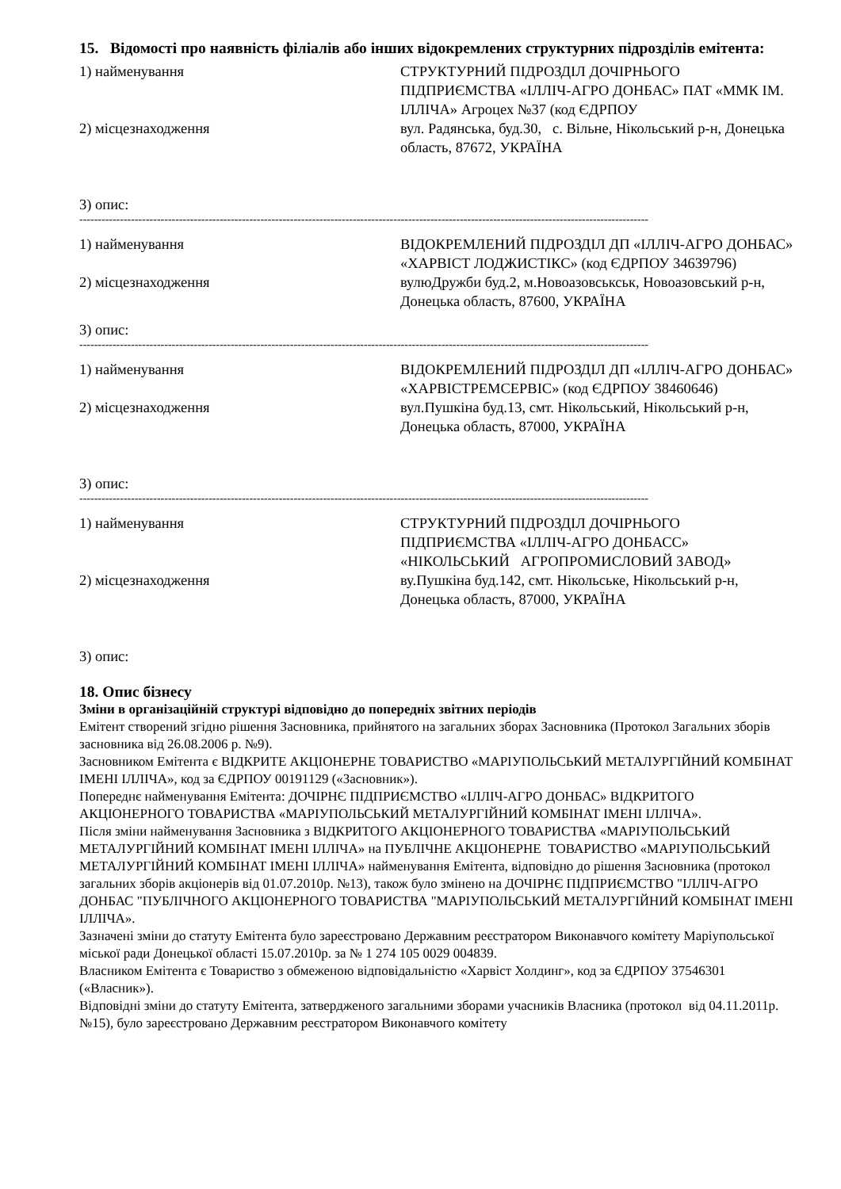15. Відомості про наявність філіалів або інших відокремлених структурних підрозділів емітента:
1) найменування СТРУКТУРНИЙ ПІДРОЗДІЛ ДОЧІРНЬОГО ПІДПРИЄМСТВА «ІЛЛІЧ-АГРО ДОНБАС» ПАТ «ММК ІМ. ІЛЛІЧА» Агроцех №37 (код ЄДРПОУ
2) місцезнаходження вул. Радянська, буд.30, с. Вільне, Нікольський р-н, Донецька область, 87672, УКРАЇНА
3) опис:
----------------------------------------------------------------------------------------------------------------------------------------------------------
1) найменування ВІДОКРЕМЛЕНИЙ ПІДРОЗДІЛ ДП «ІЛЛІЧ-АГРО ДОНБАС» «ХАРВІСТ ЛОДЖИСТІКС» (код ЄДРПОУ 34639796)
2) місцезнаходження вулюДружби буд.2, м.Новоазовськськ, Новоазовський р-н, Донецька область, 87600, УКРАЇНА
3) опис:
----------------------------------------------------------------------------------------------------------------------------------------------------------
1) найменування ВІДОКРЕМЛЕНИЙ ПІДРОЗДІЛ ДП «ІЛЛІЧ-АГРО ДОНБАС» «ХАРВІСТРЕМСЕРВІС» (код ЄДРПОУ 38460646)
2) місцезнаходження вул.Пушкіна буд.13, смт. Нікольський, Нікольський р-н, Донецька область, 87000, УКРАЇНА
3) опис:
----------------------------------------------------------------------------------------------------------------------------------------------------------
1) найменування СТРУКТУРНИЙ ПІДРОЗДІЛ ДОЧІРНЬОГО ПІДПРИЄМСТВА «ІЛЛІЧ-АГРО ДОНБАСС» «НІКОЛЬСЬКИЙ АГРОПРОМИСЛОВИЙ ЗАВОД»
2) місцезнаходження ву.Пушкіна буд.142, смт. Нікольське, Нікольський р-н, Донецька область, 87000, УКРАЇНА
3) опис:
18. Опис бізнесу
Зміни в організаційній структурі відповідно до попередніх звітних періодів
Емітент створений згідно рішення Засновника, прийнятого на загальних зборах Засновника (Протокол Загальних зборів засновника від 26.08.2006 р. №9).
Засновником Емітента є ВІДКРИТЕ АКЦІОНЕРНЕ ТОВАРИСТВО «МАРІУПОЛЬСЬКИЙ МЕТАЛУРГІЙНИЙ КОМБІНАТ ІМЕНІ ІЛЛІЧА», код за ЄДРПОУ 00191129 («Засновник»).
Попереднє найменування Емітента: ДОЧІРНЄ ПІДПРИЄМСТВО «ІЛЛІЧ-АГРО ДОНБАС» ВІДКРИТОГО АКЦІОНЕРНОГО ТОВАРИСТВА «МАРІУПОЛЬСЬКИЙ МЕТАЛУРГІЙНИЙ КОМБІНАТ ІМЕНІ ІЛЛІЧА».
Після зміни найменування Засновника з ВІДКРИТОГО АКЦІОНЕРНОГО ТОВАРИСТВА «МАРІУПОЛЬСЬКИЙ МЕТАЛУРГІЙНИЙ КОМБІНАТ ІМЕНІ ІЛЛІЧА» на ПУБЛІЧНЕ АКЦІОНЕРНЕ ТОВАРИСТВО «МАРІУПОЛЬСЬКИЙ МЕТАЛУРГІЙНИЙ КОМБІНАТ ІМЕНІ ІЛЛІЧА» найменування Емітента, відповідно до рішення Засновника (протокол загальних зборів акціонерів від 01.07.2010р. №13), також було змінено на ДОЧІРНЄ ПІДПРИЄМСТВО "ІЛЛІЧ-АГРО ДОНБАС "ПУБЛІЧНОГО АКЦІОНЕРНОГО ТОВАРИСТВА "МАРІУПОЛЬСЬКИЙ МЕТАЛУРГІЙНИЙ КОМБІНАТ ІМЕНІ ІЛЛІЧА».
Зазначені зміни до статуту Емітента було зареєстровано Державним реєстратором Виконавчого комітету Маріупольської міської ради Донецької області 15.07.2010р. за № 1 274 105 0029 004839.
Власником Емітента є Товариство з обмеженою відповідальністю «Харвіст Холдинг», код за ЄДРПОУ 37546301 («Власник»).
Відповідні зміни до статуту Емітента, затвердженого загальними зборами учасників Власника (протокол від 04.11.2011р. №15), було зареєстровано Державним реєстратором Виконавчого комітету